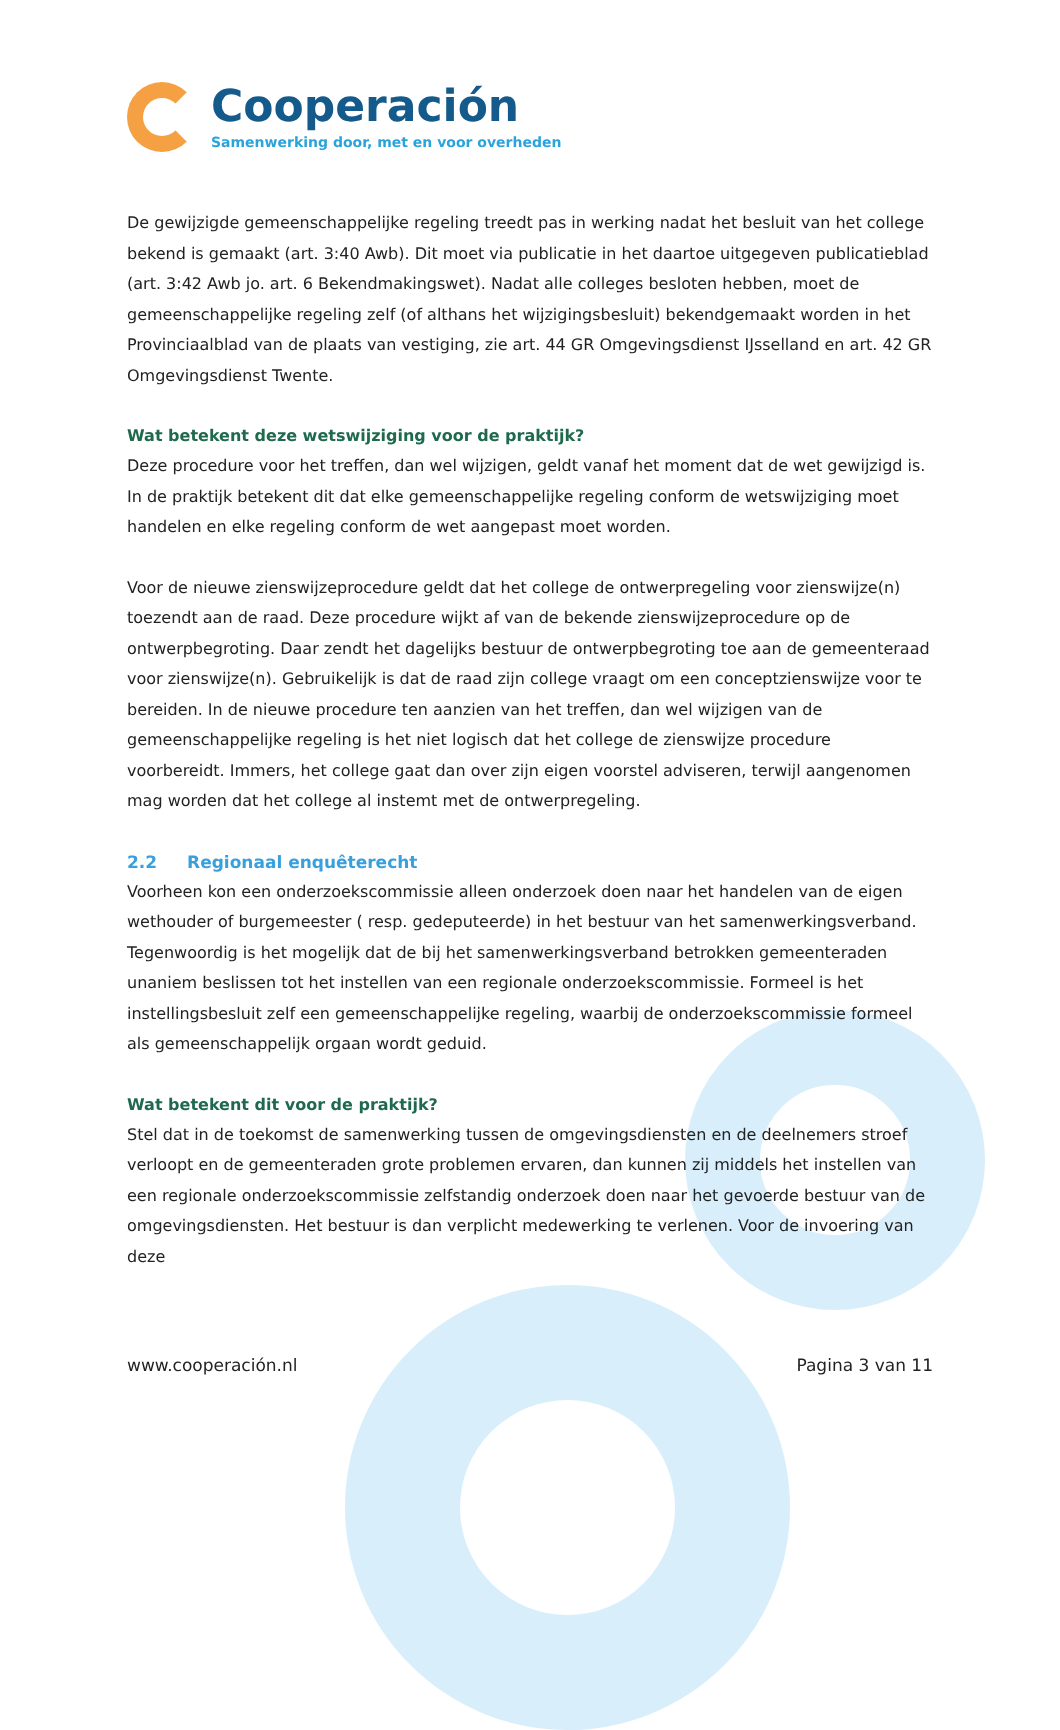Cooperación
Samenwerking door, met en voor overheden
De gewijzigde gemeenschappelijke regeling treedt pas in werking nadat het besluit van het college bekend is gemaakt (art. 3:40 Awb). Dit moet via publicatie in het daartoe uitgegeven publicatieblad (art. 3:42 Awb jo. art. 6 Bekendmakingswet). Nadat alle colleges besloten hebben, moet de gemeenschappelijke regeling zelf (of althans het wijzigingsbesluit) bekendgemaakt worden in het Provinciaalblad van de plaats van vestiging, zie art. 44 GR Omgevingsdienst IJsselland en art. 42 GR Omgevingsdienst Twente.
Wat betekent deze wetswijziging voor de praktijk?
Deze procedure voor het treffen, dan wel wijzigen, geldt vanaf het moment dat de wet gewijzigd is. In de praktijk betekent dit dat elke gemeenschappelijke regeling conform de wetswijziging moet handelen en elke regeling conform de wet aangepast moet worden.
Voor de nieuwe zienswijzeprocedure geldt dat het college de ontwerpregeling voor zienswijze(n) toezendt aan de raad. Deze procedure wijkt af van de bekende zienswijzeprocedure op de ontwerpbegroting. Daar zendt het dagelijks bestuur de ontwerpbegroting toe aan de gemeenteraad voor zienswijze(n). Gebruikelijk is dat de raad zijn college vraagt om een conceptzienswijze voor te bereiden. In de nieuwe procedure ten aanzien van het treffen, dan wel wijzigen van de gemeenschappelijke regeling is het niet logisch dat het college de zienswijze procedure voorbereidt. Immers, het college gaat dan over zijn eigen voorstel adviseren, terwijl aangenomen mag worden dat het college al instemt met de ontwerpregeling.
2.2 Regionaal enquêterecht
Voorheen kon een onderzoekscommissie alleen onderzoek doen naar het handelen van de eigen wethouder of burgemeester ( resp. gedeputeerde) in het bestuur van het samenwerkingsverband. Tegenwoordig is het mogelijk dat de bij het samenwerkingsverband betrokken gemeenteraden unaniem beslissen tot het instellen van een regionale onderzoekscommissie. Formeel is het instellingsbesluit zelf een gemeenschappelijke regeling, waarbij de onderzoekscommissie formeel als gemeenschappelijk orgaan wordt geduid.
Wat betekent dit voor de praktijk?
Stel dat in de toekomst de samenwerking tussen de omgevingsdiensten en de deelnemers stroef verloopt en de gemeenteraden grote problemen ervaren, dan kunnen zij middels het instellen van een regionale onderzoekscommissie zelfstandig onderzoek doen naar het gevoerde bestuur van de omgevingsdiensten. Het bestuur is dan verplicht medewerking te verlenen. Voor de invoering van deze
www.cooperación.nl Pagina 3 van 11